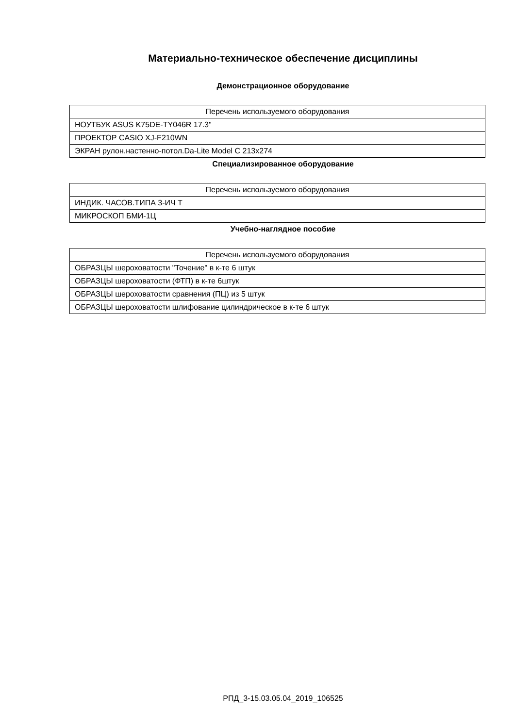Материально-техническое обеспечение дисциплины
Демонстрационное оборудование
| Перечень используемого оборудования |
| --- |
| НОУТБУК ASUS K75DE-TY046R 17.3" |
| ПРОЕКТОР CASIO XJ-F210WN |
| ЭКРАН рулон.настенно-потол.Da-Lite Model C 213x274 |
Специализированное оборудование
| Перечень используемого оборудования |
| --- |
| ИНДИК. ЧАСОВ.ТИПА 3-ИЧ Т |
| МИКРОСКОП БМИ-1Ц |
Учебно-наглядное пособие
| Перечень используемого оборудования |
| --- |
| ОБРАЗЦЫ шероховатости "Точение" в к-те 6 штук |
| ОБРАЗЦЫ шероховатости (ФТП) в к-те 6штук |
| ОБРАЗЦЫ шероховатости сравнения (ПЦ) из 5 штук |
| ОБРАЗЦЫ шероховатости шлифование цилиндрическое в к-те 6 штук |
РПД_3-15.03.05.04_2019_106525